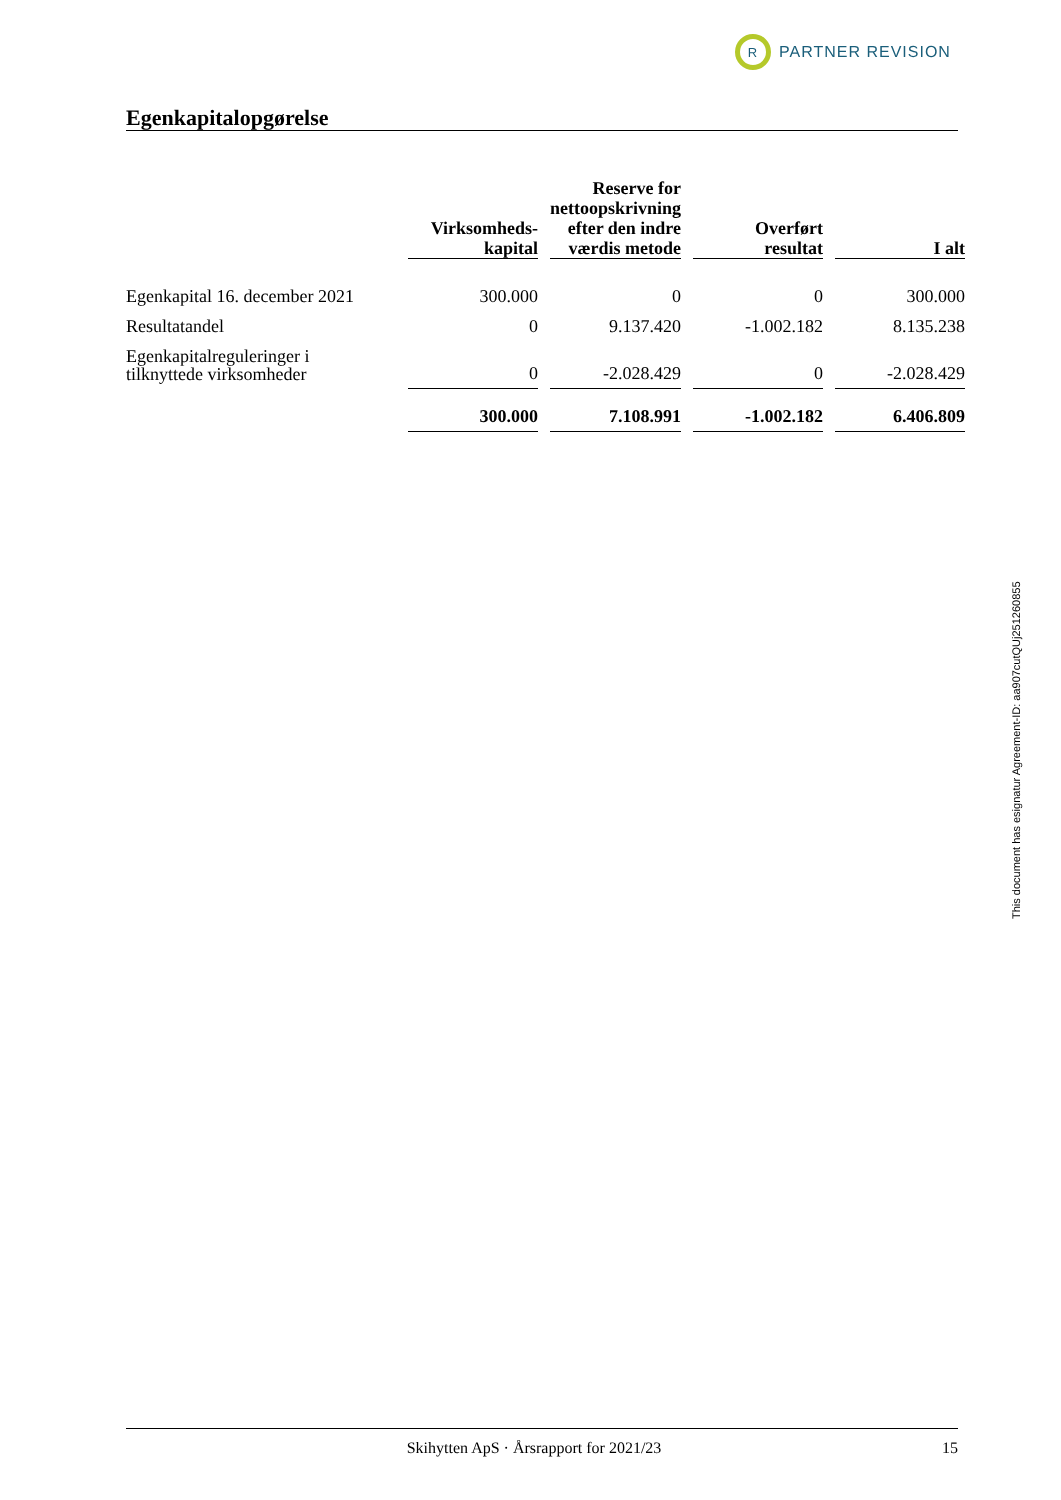R
PARTNER REVISION
Egenkapitalopgørelse
| | Virksomheds- kapital | Reserve for nettoopskrivning efter den indre værdis metode | Overført resultat | I alt |
| --- | --- | --- | --- | --- |
| Egenkapital 16. december 2021 | 300.000 | 0 | 0 | 300.000 |
| Resultatandel | 0 | 9.137.420 | -1.002.182 | 8.135.238 |
| Egenkapitalreguleringer i tilknyttede virksomheder | 0 | -2.028.429 | 0 | -2.028.429 |
| | 300.000 | 7.108.991 | -1.002.182 | 6.406.809 |
This document has esignatur Agreement-ID: aa907cutQUj251260855
Skihytten ApS · Årsrapport for 2021/23 15